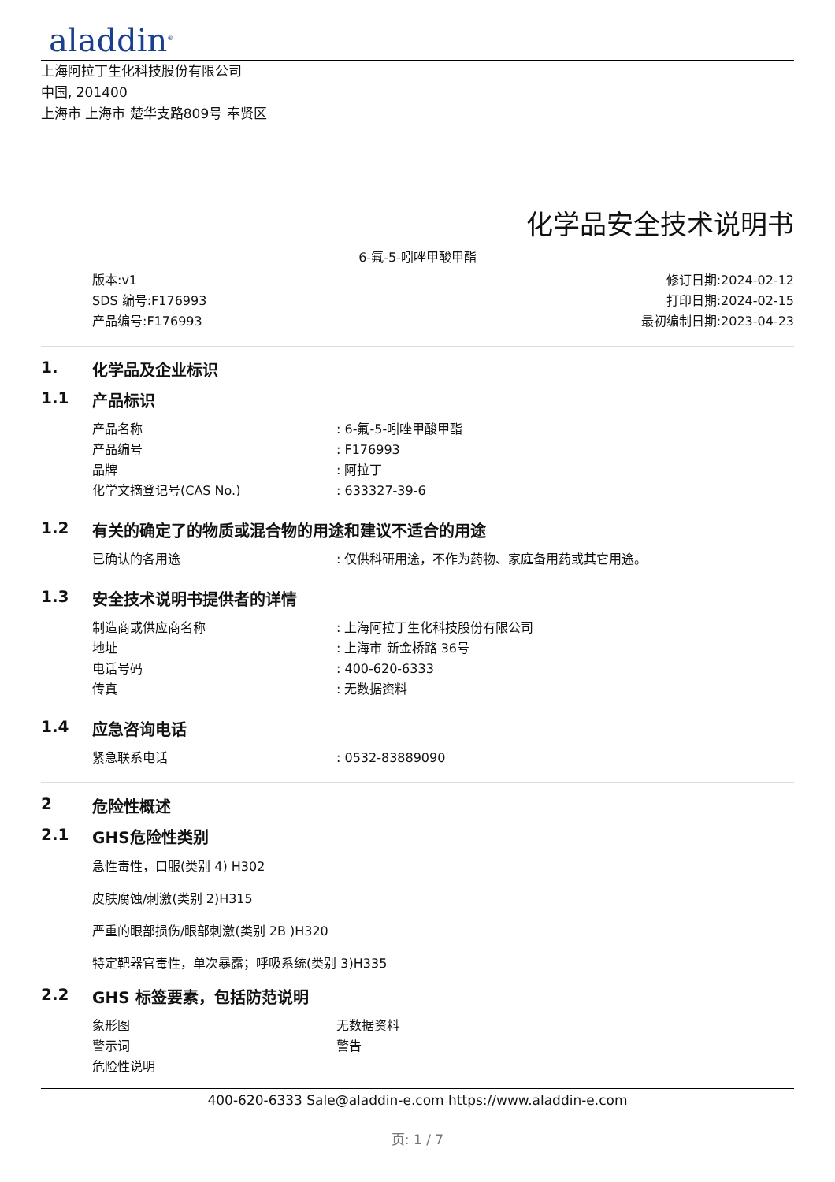aladdin<sup>®</sup>
上海阿拉丁生化科技股份有限公司
中国, 201400
上海市 上海市 楚华支路809号 奉贤区
化学品安全技术说明书
6-氟-5-吲唑甲酸甲酯
版本:v1
SDS 编号:F176993
产品编号:F176993
修订日期:2024-02-12
打印日期:2024-02-15
最初编制日期:2023-04-23
1. 化学品及企业标识
1.1 产品标识
产品名称: 6-氟-5-吲唑甲酸甲酯
产品编号: F176993
品牌: 阿拉丁
化学文摘登记号(CAS No.): 633327-39-6
1.2 有关的确定了的物质或混合物的用途和建议不适合的用途
已确认的各用途: 仅供科研用途，不作为药物、家庭备用药或其它用途。
1.3 安全技术说明书提供者的详情
制造商或供应商名称: 上海阿拉丁生化科技股份有限公司
地址: 上海市 新金桥路 36号
电话号码: 400-620-6333
传真: 无数据资料
1.4 应急咨询电话
紧急联系电话: 0532-83889090
2 危险性概述
2.1 GHS危险性类别
急性毒性，口服(类别 4) H302
皮肤腐蚀/刺激(类别 2)H315
严重的眼部损伤/眼部刺激(类别 2B )H320
特定靶器官毒性，单次暴露；呼吸系统(类别 3)H335
2.2 GHS 标签要素，包括防范说明
象形图 无数据资料
警示词 警告
危险性说明
400-620-6333 Sale@aladdin-e.com https://www.aladdin-e.com
页: 1 / 7